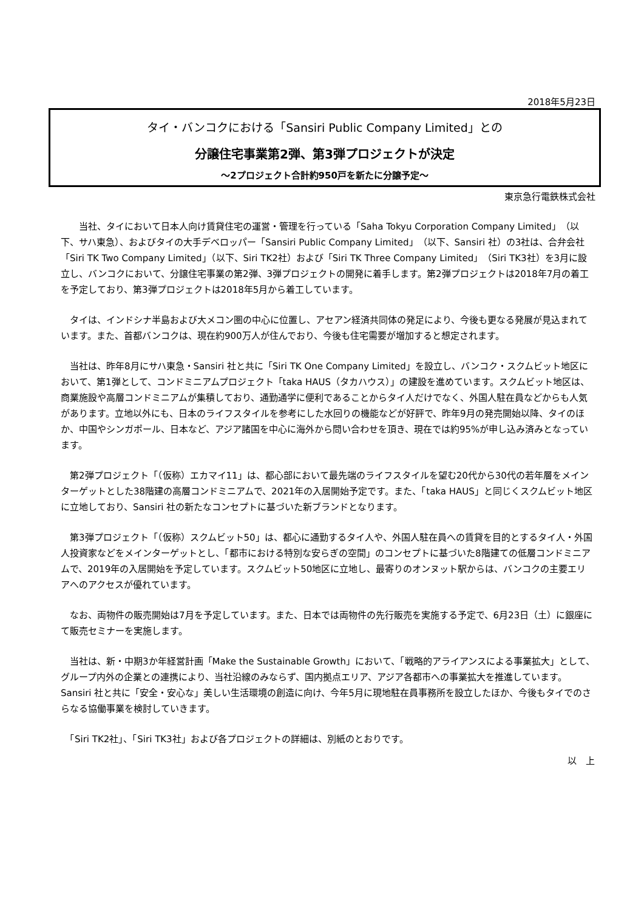2018年5月23日
タイ・バンコクにおける「Sansiri Public Company Limited」との
分譲住宅事業第2弾、第3弾プロジェクトが決定
～2プロジェクト合計約950戸を新たに分譲予定～
東京急行電鉄株式会社
　　当社、タイにおいて日本人向け賃貸住宅の運営・管理を行っている「Saha Tokyu Corporation Company Limited」（以下、サハ東急）、およびタイの大手デベロッパー「Sansiri Public Company Limited」（以下、Sansiri 社）の3社は、合弁会社「Siri TK Two Company Limited」（以下、Siri TK2社）および「Siri TK Three Company Limited」（Siri TK3社）を3月に設立し、バンコクにおいて、分譲住宅事業の第2弾、3弾プロジェクトの開発に着手します。第2弾プロジェクトは2018年7月の着工を予定しており、第3弾プロジェクトは2018年5月から着工しています。
　タイは、インドシナ半島および大メコン圏の中心に位置し、アセアン経済共同体の発足により、今後も更なる発展が見込まれています。また、首都バンコクは、現在約900万人が住んでおり、今後も住宅需要が増加すると想定されます。
　当社は、昨年8月にサハ東急・Sansiri 社と共に「Siri TK One Company Limited」を設立し、バンコク・スクムビット地区において、第1弾として、コンドミニアムプロジェクト「taka HAUS（タカハウス）」の建設を進めています。スクムビット地区は、商業施設や高層コンドミニアムが集積しており、通勤通学に便利であることからタイ人だけでなく、外国人駐在員などからも人気があります。立地以外にも、日本のライフスタイルを参考にした水回りの機能などが好評で、昨年9月の発売開始以降、タイのほか、中国やシンガポール、日本など、アジア諸国を中心に海外から問い合わせを頂き、現在では約95%が申し込み済みとなっています。
　第2弾プロジェクト「（仮称）エカマイ11」は、都心部において最先端のライフスタイルを望む20代から30代の若年層をメインターゲットとした38階建の高層コンドミニアムで、2021年の入居開始予定です。また、「taka HAUS」と同じくスクムビット地区に立地しており、Sansiri 社の新たなコンセプトに基づいた新ブランドとなります。
　第3弾プロジェクト「（仮称）スクムビット50」は、都心に通勤するタイ人や、外国人駐在員への賃貸を目的とするタイ人・外国人投資家などをメインターゲットとし、「都市における特別な安らぎの空間」のコンセプトに基づいた8階建ての低層コンドミニアムで、2019年の入居開始を予定しています。スクムビット50地区に立地し、最寄りのオンヌット駅からは、バンコクの主要エリアへのアクセスが優れています。
　なお、両物件の販売開始は7月を予定しています。また、日本では両物件の先行販売を実施する予定で、6月23日（土）に銀座にて販売セミナーを実施します。
　当社は、新・中期3か年経営計画「Make the Sustainable Growth」において、「戦略的アライアンスによる事業拡大」として、グループ内外の企業との連携により、当社沿線のみならず、国内拠点エリア、アジア各都市への事業拡大を推進しています。Sansiri 社と共に「安全・安心な」美しい生活環境の創造に向け、今年5月に現地駐在員事務所を設立したほか、今後もタイでのさらなる協働事業を検討していきます。
　「Siri TK2社」、「Siri TK3社」および各プロジェクトの詳細は、別紙のとおりです。
以　上